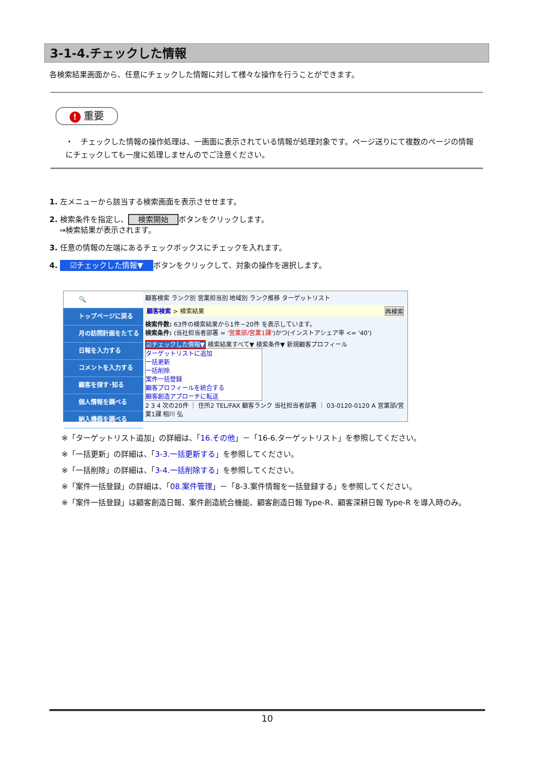3-1-4.チェックした情報
各検索結果画面から、任意にチェックした情報に対して様々な操作を行うことができます。
! 重要
・　チェックした情報の操作処理は、一画面に表示されている情報が処理対象です。ページ送りにて複数のページの情報にチェックしても一度に処理しませんのでご注意ください。
1. 左メニューから該当する検索画面を表示させせます。
2. 検索条件を指定し、 検索開始 ボタンをクリックします。
　 ⇒検索結果が表示されます。
3. 任意の情報の左端にあるチェックボックスにチェックを入れます。
4. ☑チェックした情報▼ ボタンをクリックして、対象の操作を選択します。
🔍
トップページに戻る
月の訪問計画をたてる
日報を入力する
コメントを入力する
顧客を探す･知る
個人情報を調べる
納入機器を調べる
顧客検索 ランク別 営業担当別 地域別 ランク推移 ターゲットリスト
顧客検索 > 検索結果 再検索
検索件数: 63件の検索結果から1件－20件 を表示しています。
検索条件: (当社担当者部署 = '営業部/営業1課')かつ(インストアシェア率 <= '40')
☑チェックした情報▼ 検索結果すべて▼ 検索条件▼ 新規顧客プロフィール
ターゲットリストに追加
一括更新
一括削除
案件一括登録
顧客プロフィールを統合する
顧客創造アプローチに転送
2 3 4 次の20件 ｜ 住所2 TEL/FAX 顧客ランク 当社担当者部署 ｜ 03-0120-0120 A 営業部/営業1課 相川 弘
※「ターゲットリスト追加」の詳細は、「16.その他」－「16-6.ターゲットリスト」を参照してください。
※「一括更新」の詳細は、「3-3.一括更新する」を参照してください。
※「一括削除」の詳細は、「3-4.一括削除する」を参照してください。
※「案件一括登録」の詳細は、「08.案件管理」－「8-3.案件情報を一括登録する」を参照してください。
※「案件一括登録」は顧客創造日報、案件創造統合機能、顧客創造日報 Type-R、顧客深耕日報 Type-R を導入時のみ。
10